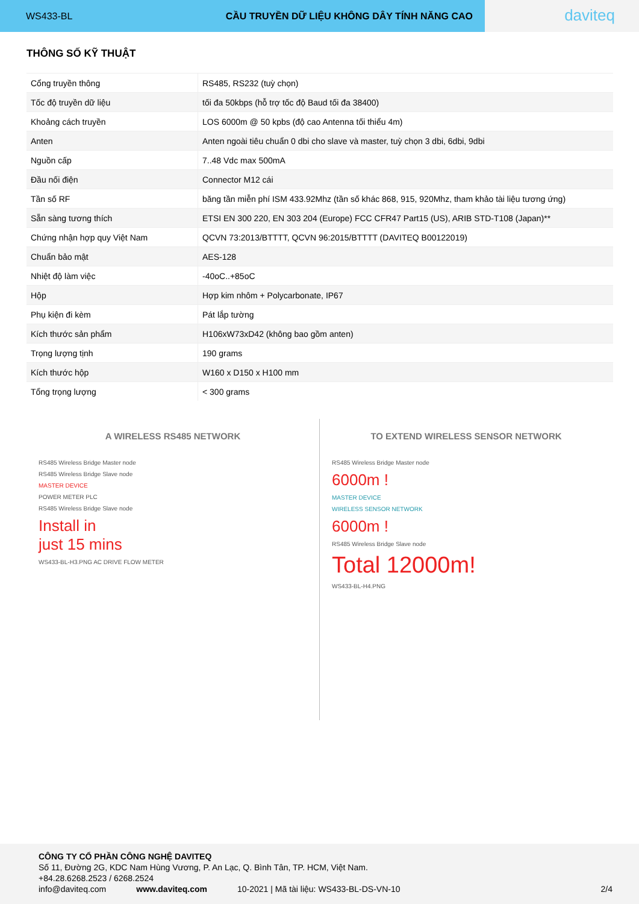WS433-BL CẦU TRUYỀN DỮ LIỆU KHÔNG DÂY TÍNH NĂNG CAO
daviteq
THÔNG SỐ KỸ THUẬT
| Cổng truyền thông | RS485, RS232 (tuỳ chọn) |
| Tốc độ truyền dữ liệu | tối đa 50kbps (hỗ trợ tốc độ Baud tối đa 38400) |
| Khoảng cách truyền | LOS 6000m @ 50 kpbs (độ cao Antenna tối thiểu 4m) |
| Anten | Anten ngoài tiêu chuẩn 0 dbi cho slave và master, tuỳ chọn 3 dbi, 6dbi, 9dbi |
| Nguồn cấp | 7..48 Vdc max 500mA |
| Đầu nối điện | Connector M12 cái |
| Tần số RF | băng tần miễn phí ISM 433.92Mhz (tần số khác 868, 915, 920Mhz, tham khảo tài liệu tương ứng) |
| Sẵn sàng tương thích | ETSI EN 300 220, EN 303 204 (Europe) FCC CFR47 Part15 (US), ARIB STD-T108 (Japan)** |
| Chứng nhận hợp quy Việt Nam | QCVN 73:2013/BTTTT, QCVN 96:2015/BTTTT (DAVITEQ B00122019) |
| Chuẩn bảo mật | AES-128 |
| Nhiệt độ làm việc | -40oC..+85oC |
| Hộp | Hợp kim nhôm + Polycarbonate, IP67 |
| Phụ kiện đi kèm | Pát lắp tường |
| Kích thước sản phẩm | H106xW73xD42 (không bao gồm anten) |
| Trọng lượng tịnh | 190 grams |
| Kích thước hộp | W160 x D150 x H100 mm |
| Tổng trọng lượng | < 300 grams |
A WIRELESS RS485 NETWORK
RS485 Wireless Bridge Master node
RS485 Wireless Bridge Slave node
MASTER DEVICE
POWER METER PLC
RS485 Wireless Bridge Slave node
Install in
just 15 mins
WS433-BL-H3.PNG AC DRIVE FLOW METER
TO EXTEND WIRELESS SENSOR NETWORK
RS485 Wireless Bridge Master node
6000m !
MASTER DEVICE
WIRELESS SENSOR NETWORK
6000m !
RS485 Wireless Bridge Slave node
Total 12000m!
WS433-BL-H4.PNG
CÔNG TY CỔ PHẦN CÔNG NGHỆ DAVITEQ
Số 11, Đường 2G, KDC Nam Hùng Vương, P. An Lạc, Q. Bình Tân, TP. HCM, Việt Nam.
+84.28.6268.2523 / 6268.2524
info@daviteq.com www.daviteq.com 10-2021 | Mã tài liệu: WS433-BL-DS-VN-10 2/4